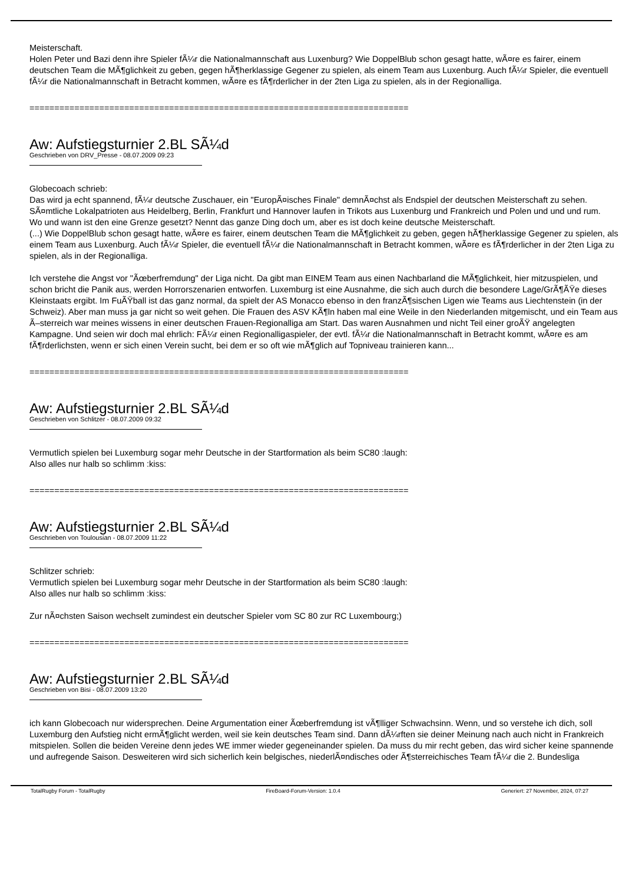Meisterschaft.
Holen Peter und Bazi denn ihre Spieler fÃ¼r die Nationalmannschaft aus Luxenburg? Wie DoppelBlub schon gesagt hatte, wÃ¤re es fairer, einem deutschen Team die MÃ¶glichkeit zu geben, gegen hÃ¶herklassige Gegener zu spielen, als einem Team aus Luxenburg. Auch fÃ¼r Spieler, die eventuell fÃ¼r die Nationalmannschaft in Betracht kommen, wÃ¤re es fÃ¶rderlicher in der 2ten Liga zu spielen, als in der Regionalliga.
============================================================================
Aw: Aufstiegsturnier 2.BL SÃ¼d
Geschrieben von DRV_Presse - 08.07.2009 09:23
Globecoach schrieb:
Das wird ja echt spannend, fÃ¼r deutsche Zuschauer, ein "EuropÃ¤isches Finale" demnÃ¤chst als Endspiel der deutschen Meisterschaft zu sehen. SÃ¤mtliche Lokalpatrioten aus Heidelberg, Berlin, Frankfurt und Hannover laufen in Trikots aus Luxenburg und Frankreich und Polen und und und rum.
Wo und wann ist den eine Grenze gesetzt? Nennt das ganze Ding doch um, aber es ist doch keine deutsche Meisterschaft.
(...) Wie DoppelBlub schon gesagt hatte, wÃ¤re es fairer, einem deutschen Team die MÃ¶glichkeit zu geben, gegen hÃ¶herklassige Gegener zu spielen, als einem Team aus Luxenburg. Auch fÃ¼r Spieler, die eventuell fÃ¼r die Nationalmannschaft in Betracht kommen, wÃ¤re es fÃ¶rderlicher in der 2ten Liga zu spielen, als in der Regionalliga.
Ich verstehe die Angst vor "Ãœberfremdung" der Liga nicht. Da gibt man EINEM Team aus einen Nachbarland die MÃ¶glichkeit, hier mitzuspielen, und schon bricht die Panik aus, werden Horrorszenarien entworfen. Luxemburg ist eine Ausnahme, die sich auch durch die besondere Lage/GrÃ¶ÃŸe dieses Kleinstaats ergibt. Im FuÃŸball ist das ganz normal, da spielt der AS Monacco ebenso in den franzÃ¶sischen Ligen wie Teams aus Liechtenstein (in der Schweiz). Aber man muss ja gar nicht so weit gehen. Die Frauen des ASV KÃ¶ln haben mal eine Weile in den Niederlanden mitgemischt, und ein Team aus Ã–sterreich war meines wissens in einer deutschen Frauen-Regionalliga am Start. Das waren Ausnahmen und nicht Teil einer groÃŸ angelegten Kampagne. Und seien wir doch mal ehrlich: FÃ¼r einen Regionalligaspieler, der evtl. fÃ¼r die Nationalmannschaft in Betracht kommt, wÃ¤re es am fÃ¶rderlichsten, wenn er sich einen Verein sucht, bei dem er so oft wie mÃ¶glich auf Topniveau trainieren kann...
============================================================================
Aw: Aufstiegsturnier 2.BL SÃ¼d
Geschrieben von Schlitzer - 08.07.2009 09:32
Vermutlich spielen bei Luxemburg sogar mehr Deutsche in der Startformation als beim SC80 :laugh:
Also alles nur halb so schlimm :kiss:
============================================================================
Aw: Aufstiegsturnier 2.BL SÃ¼d
Geschrieben von Toulousian - 08.07.2009 11:22
Schlitzer schrieb:
Vermutlich spielen bei Luxemburg sogar mehr Deutsche in der Startformation als beim SC80 :laugh:
Also alles nur halb so schlimm :kiss:
Zur nÃ¤chsten Saison wechselt zumindest ein deutscher Spieler vom SC 80 zur RC Luxembourg;)
============================================================================
Aw: Aufstiegsturnier 2.BL SÃ¼d
Geschrieben von Bisi - 08.07.2009 13:20
ich kann Globecoach nur widersprechen. Deine Argumentation einer Ãœberfremdung ist vÃ¶lliger Schwachsinn. Wenn, und so verstehe ich dich, soll Luxemburg den Aufstieg nicht ermÃ¶glicht werden, weil sie kein deutsches Team sind. Dann dÃ¼rften sie deiner Meinung nach auch nicht in Frankreich mitspielen. Sollen die beiden Vereine denn jedes WE immer wieder gegeneinander spielen. Da muss du mir recht geben, das wird sicher keine spannende und aufregende Saison. Desweiteren wird sich sicherlich kein belgisches, niederlÃ¤ndisches oder Ã¶sterreichisches Team fÃ¼r die 2. Bundesliga
TotalRugby Forum - TotalRugby FireBoard-Forum-Version: 1.0.4 Generiert: 27 November, 2024, 07:27